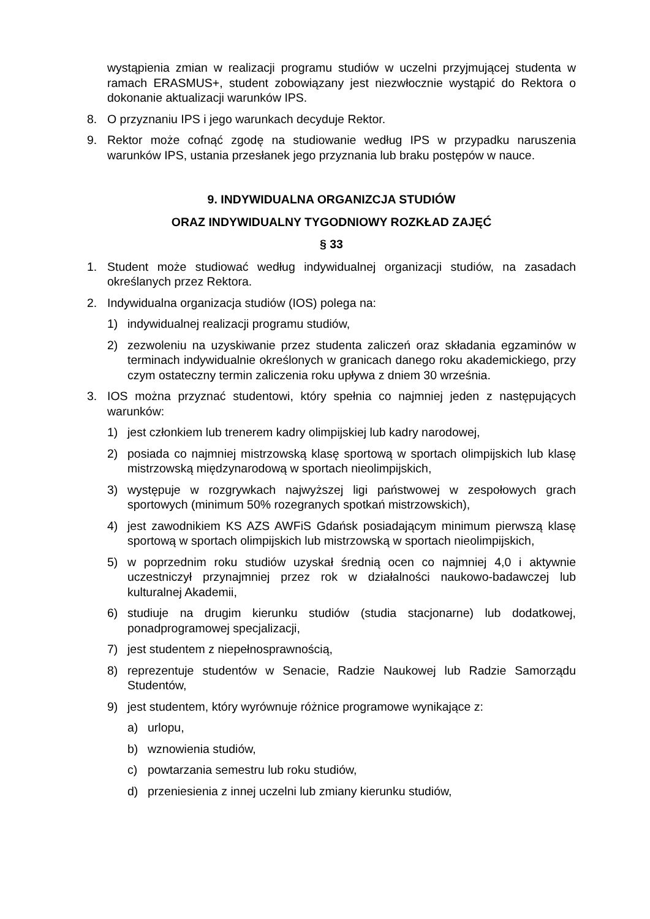wystąpienia zmian w realizacji programu studiów w uczelni przyjmującej studenta w ramach ERASMUS+, student zobowiązany jest niezwłocznie wystąpić do Rektora o dokonanie aktualizacji warunków IPS.
8. O przyznaniu IPS i jego warunkach decyduje Rektor.
9. Rektor może cofnąć zgodę na studiowanie według IPS w przypadku naruszenia warunków IPS, ustania przesłanek jego przyznania lub braku postępów w nauce.
9. INDYWIDUALNA ORGANIZCJA STUDIÓW
ORAZ INDYWIDUALNY TYGODNIOWY ROZKŁAD ZAJĘĆ
§ 33
1. Student może studiować według indywidualnej organizacji studiów, na zasadach określanych przez Rektora.
2. Indywidualna organizacja studiów (IOS) polega na:
1) indywidualnej realizacji programu studiów,
2) zezwoleniu na uzyskiwanie przez studenta zaliczeń oraz składania egzaminów w terminach indywidualnie określonych w granicach danego roku akademickiego, przy czym ostateczny termin zaliczenia roku upływa z dniem 30 września.
3. IOS można przyznać studentowi, który spełnia co najmniej jeden z następujących warunków:
1) jest członkiem lub trenerem kadry olimpijskiej lub kadry narodowej,
2) posiada co najmniej mistrzowską klasę sportową w sportach olimpijskich lub klasę mistrzowską międzynarodową w sportach nieolimpijskich,
3) występuje w rozgrywkach najwyższej ligi państwowej w zespołowych grach sportowych (minimum 50% rozegranych spotkań mistrzowskich),
4) jest zawodnikiem KS AZS AWFiS Gdańsk posiadającym minimum pierwszą klasę sportową w sportach olimpijskich lub mistrzowską w sportach nieolimpijskich,
5) w poprzednim roku studiów uzyskał średnią ocen co najmniej 4,0 i aktywnie uczestniczył przynajmniej przez rok w działalności naukowo-badawczej lub kulturalnej Akademii,
6) studiuje na drugim kierunku studiów (studia stacjonarne) lub dodatkowej, ponadprogramowej specjalizacji,
7) jest studentem z niepełnosprawnością,
8) reprezentuje studentów w Senacie, Radzie Naukowej lub Radzie Samorządu Studentów,
9) jest studentem, który wyrównuje różnice programowe wynikające z:
a) urlopu,
b) wznowienia studiów,
c) powtarzania semestru lub roku studiów,
d) przeniesienia z innej uczelni lub zmiany kierunku studiów,